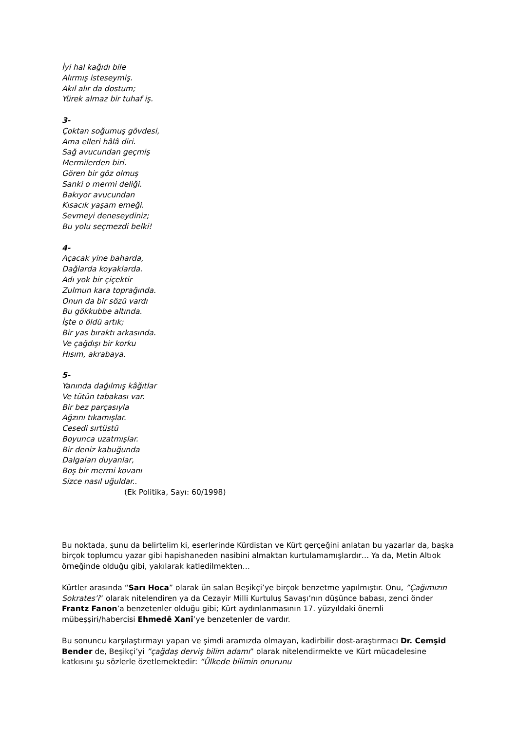İyi hal kağıdı bile
Alırmış isteseymiş.
Akıl alır da dostum;
Yürek almaz bir tuhaf iş.
3-
Çoktan soğumuş gövdesi,
Ama elleri hâlâ diri.
Sağ avucundan geçmiş
Mermilerden biri.
Gören bir göz olmuş
Sanki o mermi deliği.
Bakıyor avucundan
Kısacık yaşam emeği.
Sevmeyi deneseydiniz;
Bu yolu seçmezdi belki!
4-
Açacak yine baharda,
Dağlarda koyaklarda.
Adı yok bir çiçektir
Zulmun kara toprağında.
Onun da bir sözü vardı
Bu gökkubbe altında.
İşte o öldü artık;
Bir yas bıraktı arkasında.
Ve çağdışı bir korku
Hısım, akrabaya.
5-
Yanında dağılmış kâğıtlar
Ve tütün tabakası var.
Bir bez parçasıyla
Ağzını tıkamışlar.
Cesedi sırtüstü
Boyunca uzatmışlar.
Bir deniz kabuğunda
Dalgaları duyanlar,
Boş bir mermi kovanı
Sizce nasıl uğuldar..
(Ek Politika, Sayı: 60/1998)
Bu noktada, şunu da belirtelim ki, eserlerinde Kürdistan ve Kürt gerçeğini anlatan bu yazarlar da, başka birçok toplumcu yazar gibi hapishaneden nasibini almaktan kurtulamamışlardır… Ya da, Metin Altıok örneğinde olduğu gibi, yakılarak katledilmekten…
Kürtler arasında “Sarı Hoca” olarak ün salan Beşikçi’ye birçok benzetme yapılmıştır. Onu, ”Çağımızın Sokrates’i” olarak nitelendiren ya da Cezayir Milli Kurtuluş Savaşı’nın düşünce babası, zenci önder Frantz Fanon’a benzetenler olduğu gibi; Kürt aydınlanmasının 17. yüzyıldaki önemli mübeşşiri/habercisi Ehmedê Xanî’ye benzetenler de vardır.
Bu sonuncu karşılaştırmayı yapan ve şimdi aramızda olmayan, kadirbilir dost-araştırmacı Dr. Cemşid Bender de, Beşikçi’yi ”çağdaş derviş bilim adamı” olarak nitelendirmekte ve Kürt mücadelesine katkısını şu sözlerle özetlemektedir: “Ülkede bilimin onurunu